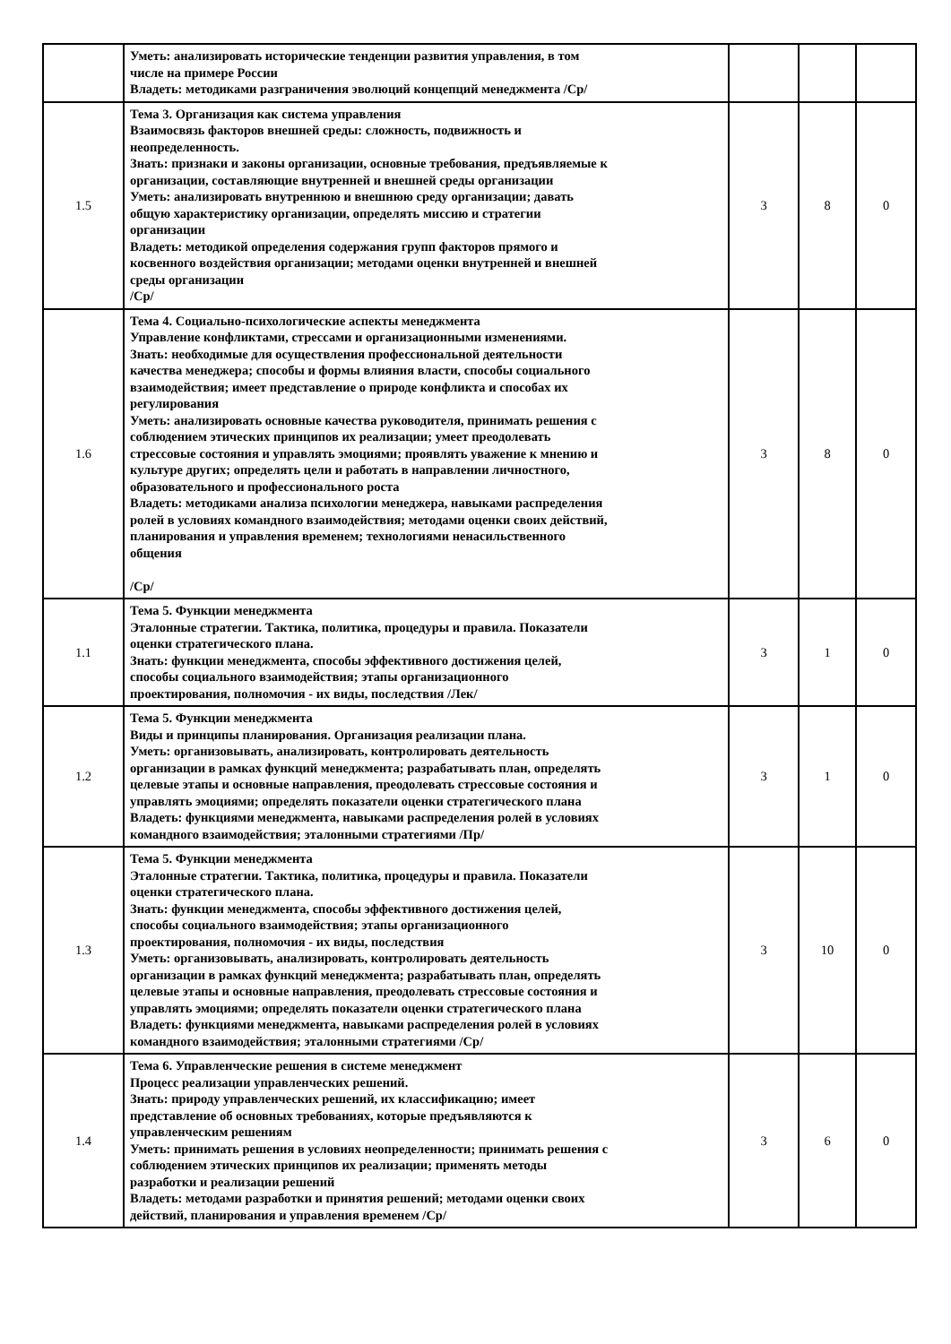| | Уметь: анализировать исторические тенденции развития управления, в том числе на примере России Владеть: методиками разграничения эволюций концепций менеджмента /Ср/ | | | |
| 1.5 | Тема 3. Организация как система управления Взаимосвязь факторов внешней среды: сложность, подвижность и неопределенность. Знать: признаки и законы организации, основные требования, предъявляемые к организации, составляющие внутренней и внешней среды организации Уметь: анализировать внутреннюю и внешнюю среду организации; давать общую характеристику организации, определять миссию и стратегии организации Владеть: методикой определения содержания групп факторов прямого и косвенного воздействия организации; методами оценки внутренней и внешней среды организации /Ср/ | 3 | 8 | 0 |
| 1.6 | Тема 4. Социально-психологические аспекты менеджмента Управление конфликтами, стрессами и организационными изменениями. Знать: необходимые для осуществления профессиональной деятельности качества менеджера; способы и формы влияния власти, способы социального взаимодействия; имеет представление о природе конфликта и способах их регулирования Уметь: анализировать основные качества руководителя, принимать решения с соблюдением этических принципов их реализации; умеет преодолевать стрессовые состояния и управлять эмоциями; проявлять уважение к мнению и культуре других; определять цели и работать в направлении личностного, образовательного и профессионального роста Владеть: методиками анализа психологии менеджера, навыками распределения ролей в условиях командного взаимодействия; методами оценки своих действий, планирования и управления временем; технологиями ненасильственного общения /Ср/ | 3 | 8 | 0 |
| 1.1 | Тема 5. Функции менеджмента Эталонные стратегии. Тактика, политика, процедуры и правила. Показатели оценки стратегического плана. Знать: функции менеджмента, способы эффективного достижения целей, способы социального взаимодействия; этапы организационного проектирования, полномочия - их виды, последствия /Лек/ | 3 | 1 | 0 |
| 1.2 | Тема 5. Функции менеджмента Виды и принципы планирования. Организация реализации плана. Уметь: организовывать, анализировать, контролировать деятельность организации в рамках функций менеджмента; разрабатывать план, определять целевые этапы и основные направления, преодолевать стрессовые состояния и управлять эмоциями; определять показатели оценки стратегического плана Владеть: функциями менеджмента, навыками распределения ролей в условиях командного взаимодействия; эталонными стратегиями /Пр/ | 3 | 1 | 0 |
| 1.3 | Тема 5. Функции менеджмента Эталонные стратегии. Тактика, политика, процедуры и правила. Показатели оценки стратегического плана. Знать: функции менеджмента, способы эффективного достижения целей, способы социального взаимодействия; этапы организационного проектирования, полномочия - их виды, последствия Уметь: организовывать, анализировать, контролировать деятельность организации в рамках функций менеджмента; разрабатывать план, определять целевые этапы и основные направления, преодолевать стрессовые состояния и управлять эмоциями; определять показатели оценки стратегического плана Владеть: функциями менеджмента, навыками распределения ролей в условиях командного взаимодействия; эталонными стратегиями /Ср/ | 3 | 10 | 0 |
| 1.4 | Тема 6. Управленческие решения в системе менеджмент Процесс реализации управленческих решений. Знать: природу управленческих решений, их классификацию; имеет представление об основных требованиях, которые предъявляются к управленческим решениям Уметь: принимать решения в условиях неопределенности; принимать решения с соблюдением этических принципов их реализации; применять методы разработки и реализации решений Владеть: методами разработки и принятия решений; методами оценки своих действий, планирования и управления временем /Ср/ | 3 | 6 | 0 |